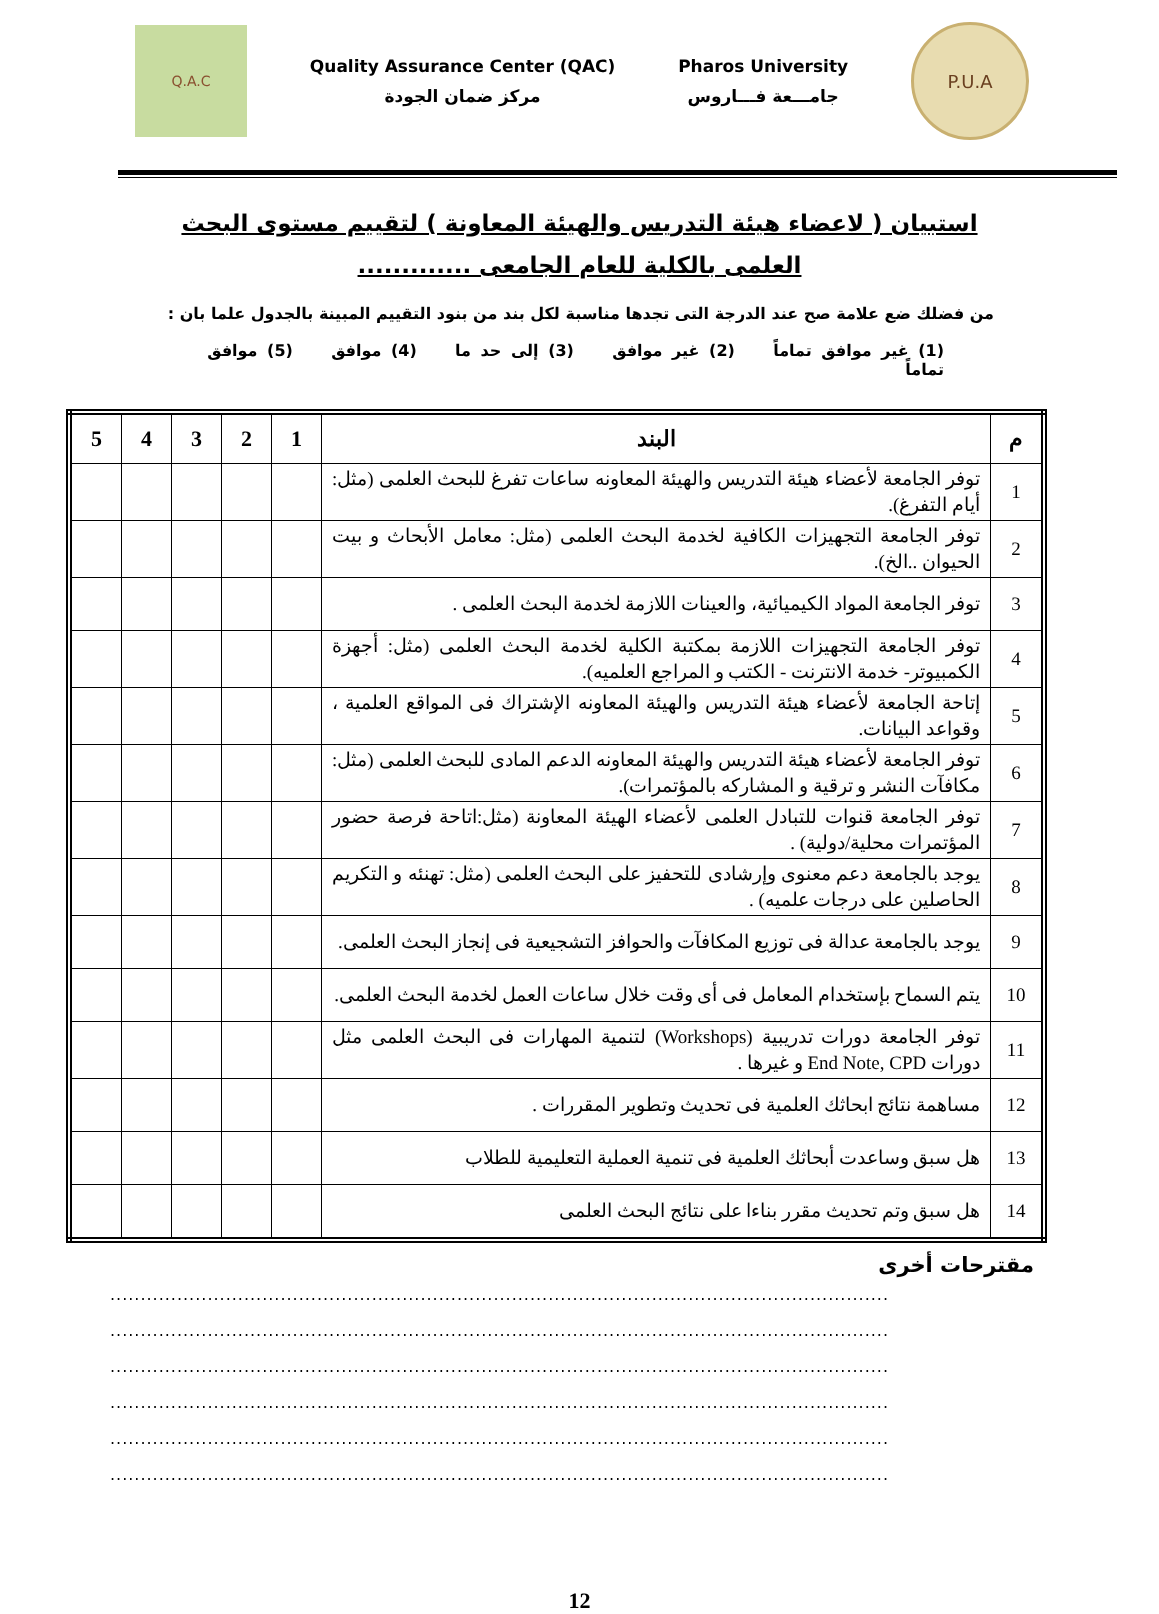Q.A.C
Quality Assurance Center (QAC)
مركز ضمان الجودة
Pharos University
جامـــعة فـــاروس
P.U.A
استبيان ( لاعضاء هيئة التدريس والهيئة المعاونة ) لتقييم مستوى البحث العلمى بالكلية للعام الجامعى .............
من فضلك ضع علامة صح عند الدرجة التى تجدها مناسبة لكل بند من بنود التقييم المبينة بالجدول علما بان :
(1) غير موافق تماماً (2) غير موافق (3) إلى حد ما (4) موافق (5) موافق تماماً
| م | البند | 1 | 2 | 3 | 4 | 5 |
| --- | --- | --- | --- | --- | --- | --- |
| 1 | توفر الجامعة لأعضاء هيئة التدريس والهيئة المعاونه ساعات تفرغ للبحث العلمى (مثل: أيام التفرغ). | | | | | |
| 2 | توفر الجامعة التجهيزات الكافية لخدمة البحث العلمى (مثل: معامل الأبحاث و بيت الحيوان ..الخ). | | | | | |
| 3 | توفر الجامعة المواد الكيميائية، والعينات اللازمة لخدمة البحث العلمى . | | | | | |
| 4 | توفر الجامعة التجهيزات اللازمة بمكتبة الكلية لخدمة البحث العلمى (مثل: أجهزة الكمبيوتر- خدمة الانترنت - الكتب و المراجع العلميه). | | | | | |
| 5 | إتاحة الجامعة لأعضاء هيئة التدريس والهيئة المعاونه الإشتراك فى المواقع العلمية ، وقواعد البيانات. | | | | | |
| 6 | توفر الجامعة لأعضاء هيئة التدريس والهيئة المعاونه الدعم المادى للبحث العلمى (مثل: مكافآت النشر و ترقية و المشاركه بالمؤتمرات). | | | | | |
| 7 | توفر الجامعة قنوات للتبادل العلمى لأعضاء الهيئة المعاونة (مثل:اتاحة فرصة حضور المؤتمرات محلية/دولية) . | | | | | |
| 8 | يوجد بالجامعة دعم معنوى وإرشادى للتحفيز على البحث العلمى (مثل: تهنئه و التكريم الحاصلين على درجات علميه) . | | | | | |
| 9 | يوجد بالجامعة عدالة فى توزيع المكافآت والحوافز التشجيعية فى إنجاز البحث العلمى. | | | | | |
| 10 | يتم السماح بإستخدام المعامل فى أى وقت خلال ساعات العمل لخدمة البحث العلمى. | | | | | |
| 11 | توفر الجامعة دورات تدريبية (Workshops) لتنمية المهارات فى البحث العلمى مثل دورات End Note, CPD و غيرها . | | | | | |
| 12 | مساهمة نتائج ابحاثك العلمية فى تحديث وتطوير المقررات . | | | | | |
| 13 | هل سبق وساعدت أبحاثك العلمية فى تنمية العملية التعليمية للطلاب | | | | | |
| 14 | هل سبق وتم تحديث مقرر بناءا على نتائج البحث العلمى | | | | | |
مقترحات أخرى
................................................................................................................................
................................................................................................................................
................................................................................................................................
................................................................................................................................
................................................................................................................................
................................................................................................................................
12